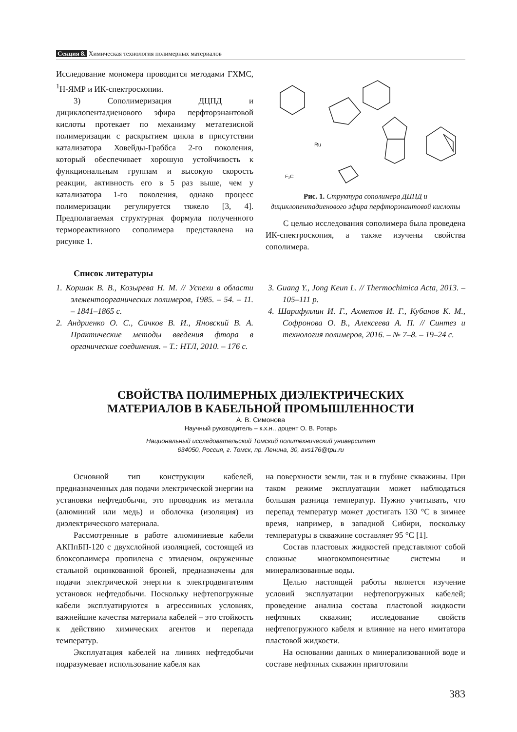Секция 8. Химическая технология полимерных материалов
Исследование мономера проводится методами ГХМС, <sup>1</sup>Н-ЯМР и ИК-спектроскопии.
3) Сополимеризация ДЦПД и дициклопентадиенового эфира перфторэнантовой кислоты протекает по механизму метатезисной полимеризации с раскрытием цикла в присутствии катализатора Ховейды-Граббса 2-го поколения, который обеспечивает хорошую устойчивость к функциональным группам и высокую скорость реакции, активность его в 5 раз выше, чем у катализатора 1-го поколения, однако процесс полимеризации регулируется тяжело [3, 4]. Предполагаемая структурная формула полученного термореактивного сополимера представлена на рисунке 1.
Ru
F₃C
Рис. 1. Структура сополимера ДЦПД и дициклопентадиенового эфира перфторэнантовой кислоты
С целью исследования сополимера была проведена ИК-спектроскопия, а также изучены свойства сополимера.
Список литературы
1. Коршак В. В., Козырева Н. М. // Успехи в области элементоорганических полимеров, 1985. – 54. – 11. – 1841–1865 с.
2. Андриенко О. С., Сачков В. И., Яновский В. А. Практические методы введения фтора в органические соединения. – Т.: НТЛ, 2010. – 176 с.
3. Guang Y., Jong Keun L. // Thermochimica Acta, 2013. – 105–111 p.
4. Шарифуллин И. Г., Ахметов И. Г., Кубанов К. М., Софронова О. В., Алексеева А. П. // Синтез и технология полимеров, 2016. – № 7–8. – 19–24 с.
СВОЙСТВА ПОЛИМЕРНЫХ ДИЭЛЕКТРИЧЕСКИХ
МАТЕРИАЛОВ В КАБЕЛЬНОЙ ПРОМЫШЛЕННОСТИ
А. В. Симонова
Научный руководитель – к.х.н., доцент О. В. Ротарь
Национальный исследовательский Томский политехнический университет
634050, Россия, г. Томск, пр. Ленина, 30, avs176@tpu.ru
Основной тип конструкции кабелей, предназначенных для подачи электрической энергии на установки нефтедобычи, это проводник из металла (алюминий или медь) и оболочка (изоляция) из диэлектрического материала.
Рассмотренные в работе алюминиевые кабели АКПпБП-120 с двухслойной изоляцией, состоящей из блоксоплимера пропилена с этиленом, окруженные стальной оцинкованной броней, предназначены для подачи электрической энергии к электродвигателям установок нефтедобычи. Поскольку нефтепогружные кабели эксплуатируются в агрессивных условиях, важнейшие качества материала кабелей – это стойкость к действию химических агентов и перепада температур.
Эксплуатация кабелей на линиях нефтедобычи подразумевает использование кабеля как
на поверхности земли, так и в глубине скважины. При таком режиме эксплуатации может наблюдаться большая разница температур. Нужно учитывать, что перепад температур может достигать 130 °С в зимнее время, например, в западной Сибири, поскольку температуры в скважине составляет 95 °С [1].
Состав пластовых жидкостей представляют собой сложные многокомпонентные системы и минерализованные воды.
Целью настоящей работы является изучение условий эксплуатации нефтепогружных кабелей; проведение анализа состава пластовой жидкости нефтяных скважин; исследование свойств нефтепогружного кабеля и влияние на него имитатора пластовой жидкости.
На основании данных о минерализованной воде и составе нефтяных скважин приготовили
383